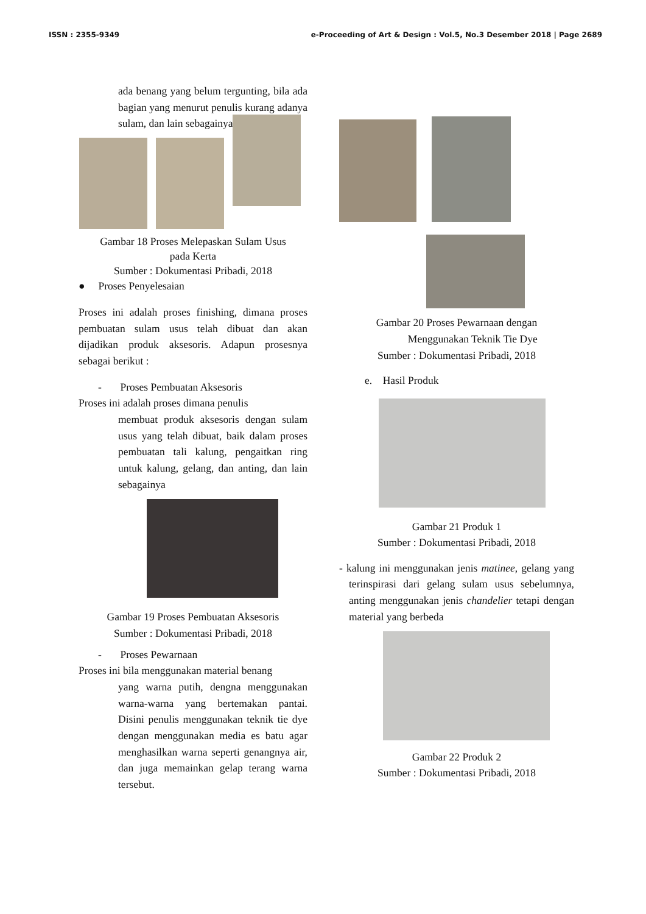ISSN : 2355-9349 e-Proceeding of Art & Design : Vol.5, No.3 Desember 2018 | Page 2689
ada benang yang belum tergunting, bila ada bagian yang menurut penulis kurang adanya sulam, dan lain sebagainya
Gambar 18 Proses Melepaskan Sulam Usus
pada Kerta
Sumber : Dokumentasi Pribadi, 2018
● Proses Penyelesaian
Proses ini adalah proses finishing, dimana proses pembuatan sulam usus telah dibuat dan akan dijadikan produk aksesoris. Adapun prosesnya sebagai berikut :
- Proses Pembuatan Aksesoris
Proses ini adalah proses dimana penulis
membuat produk aksesoris dengan sulam usus yang telah dibuat, baik dalam proses pembuatan tali kalung, pengaitkan ring untuk kalung, gelang, dan anting, dan lain sebagainya
Gambar 19 Proses Pembuatan Aksesoris
Sumber : Dokumentasi Pribadi, 2018
- Proses Pewarnaan
Proses ini bila menggunakan material benang
yang warna putih, dengna menggunakan warna-warna yang bertemakan pantai. Disini penulis menggunakan teknik tie dye dengan menggunakan media es batu agar menghasilkan warna seperti genangnya air, dan juga memainkan gelap terang warna tersebut.
Gambar 20 Proses Pewarnaan dengan
Menggunakan Teknik Tie Dye
Sumber : Dokumentasi Pribadi, 2018
e. Hasil Produk
Gambar 21 Produk 1
Sumber : Dokumentasi Pribadi, 2018
- kalung ini menggunakan jenis matinee, gelang yang terinspirasi dari gelang sulam usus sebelumnya, anting menggunakan jenis chandelier tetapi dengan material yang berbeda
Gambar 22 Produk 2
Sumber : Dokumentasi Pribadi, 2018